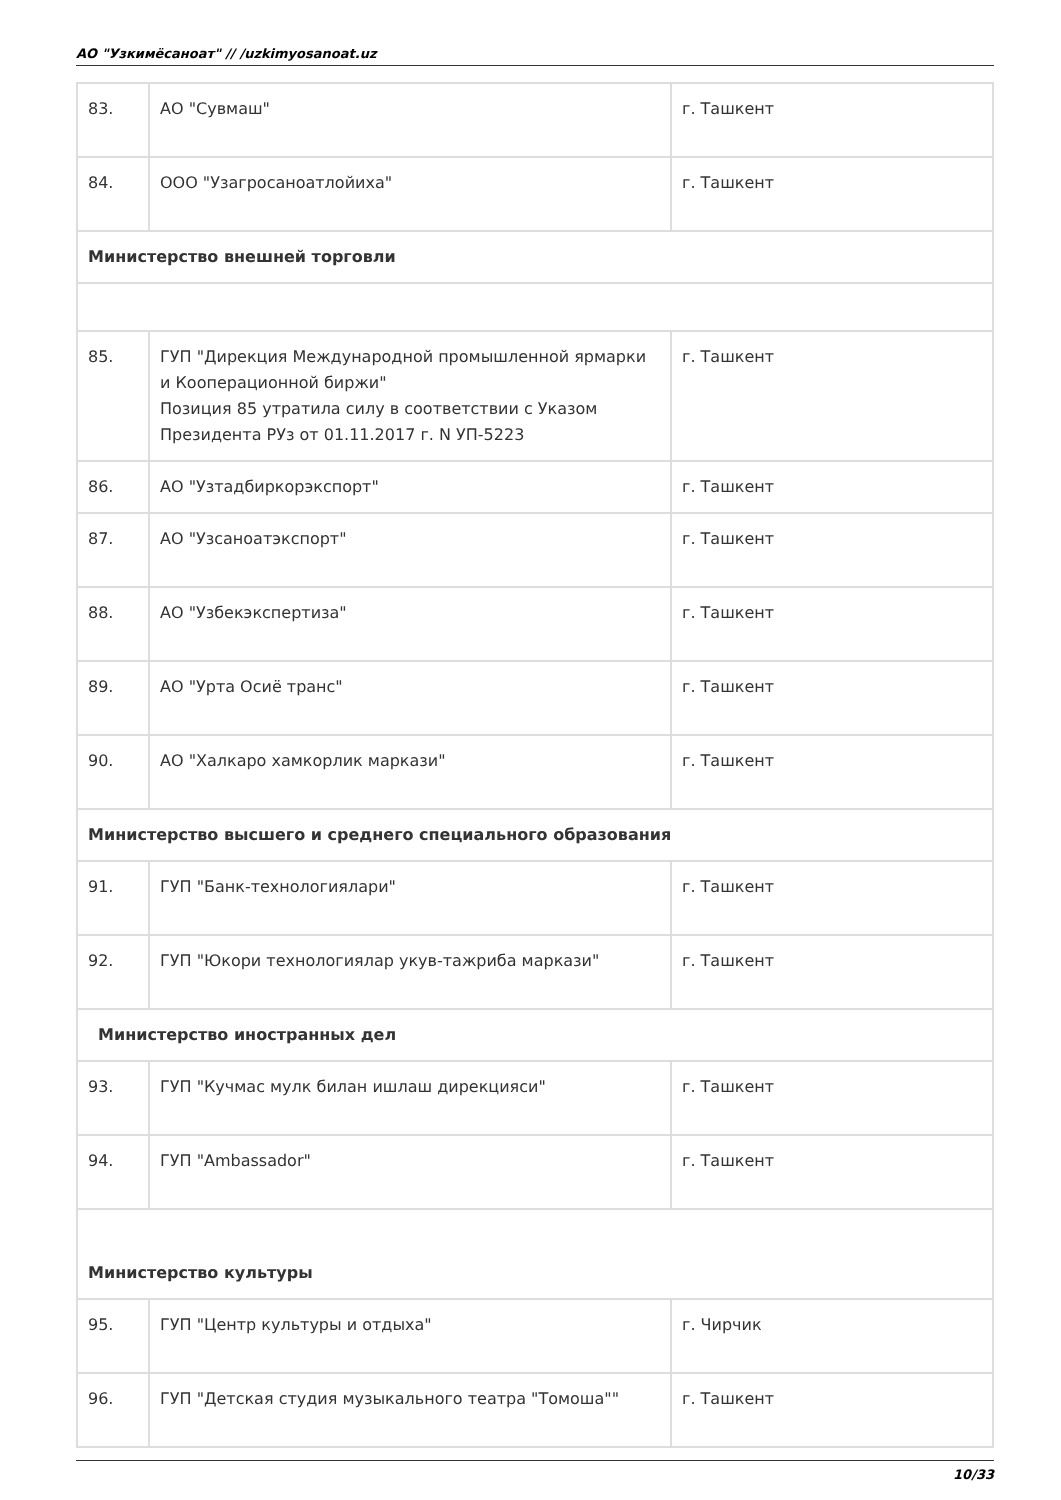АО "Узкимёсаноат" // /uzkimyosanoat.uz
| 83. | АО "Сувмаш" | г. Ташкент |
| 84. | ООО "Узагросаноатлойиха" | г. Ташкент |
| Министерство внешней торговли | | |
| 85. | ГУП "Дирекция Международной промышленной ярмарки и Кооперационной биржи" Позиция 85 утратила силу в соответствии с Указом Президента РУз от 01.11.2017 г. N УП-5223 | г. Ташкент |
| 86. | АО "Узтадбиркорэкспорт" | г. Ташкент |
| 87. | АО "Узсаноатэкспорт" | г. Ташкент |
| 88. | АО "Узбекэкспертиза" | г. Ташкент |
| 89. | АО "Урта Осиё транс" | г. Ташкент |
| 90. | АО "Халкаро хамкорлик маркази" | г. Ташкент |
| Министерство высшего и среднего специального образования | | |
| 91. | ГУП "Банк-технологиялари" | г. Ташкент |
| 92. | ГУП "Юкори технологиялар укув-тажриба маркази" | г. Ташкент |
| Министерство иностранных дел | | |
| 93. | ГУП "Кучмас мулк билан ишлаш дирекцияси" | г. Ташкент |
| 94. | ГУП "Ambassador" | г. Ташкент |
| Министерство культуры | | |
| 95. | ГУП "Центр культуры и отдыха" | г. Чирчик |
| 96. | ГУП "Детская студия музыкального театра "Томоша"" | г. Ташкент |
10/33